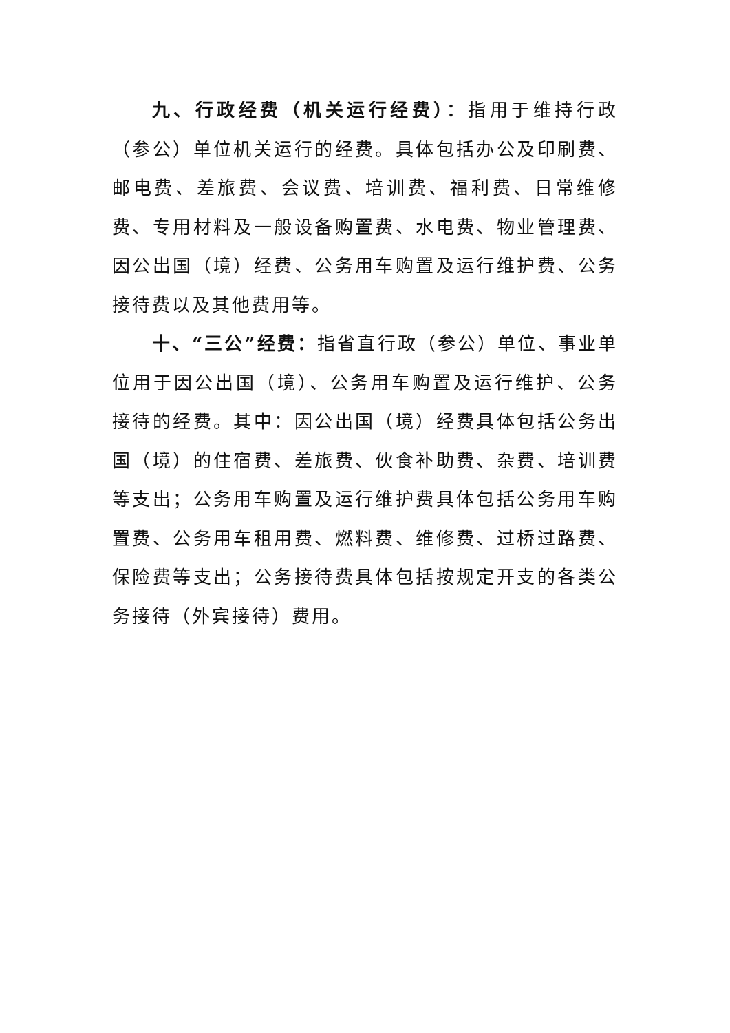九、行政经费（机关运行经费）：指用于维持行政（参公）单位机关运行的经费。具体包括办公及印刷费、邮电费、差旅费、会议费、培训费、福利费、日常维修费、专用材料及一般设备购置费、水电费、物业管理费、因公出国（境）经费、公务用车购置及运行维护费、公务接待费以及其他费用等。
十、“三公”经费：指省直行政（参公）单位、事业单位用于因公出国（境）、公务用车购置及运行维护、公务接待的经费。其中：因公出国（境）经费具体包括公务出国（境）的住宿费、差旅费、伙食补助费、杂费、培训费等支出；公务用车购置及运行维护费具体包括公务用车购置费、公务用车租用费、燃料费、维修费、过桥过路费、保险费等支出；公务接待费具体包括按规定开支的各类公务接待（外宾接待）费用。